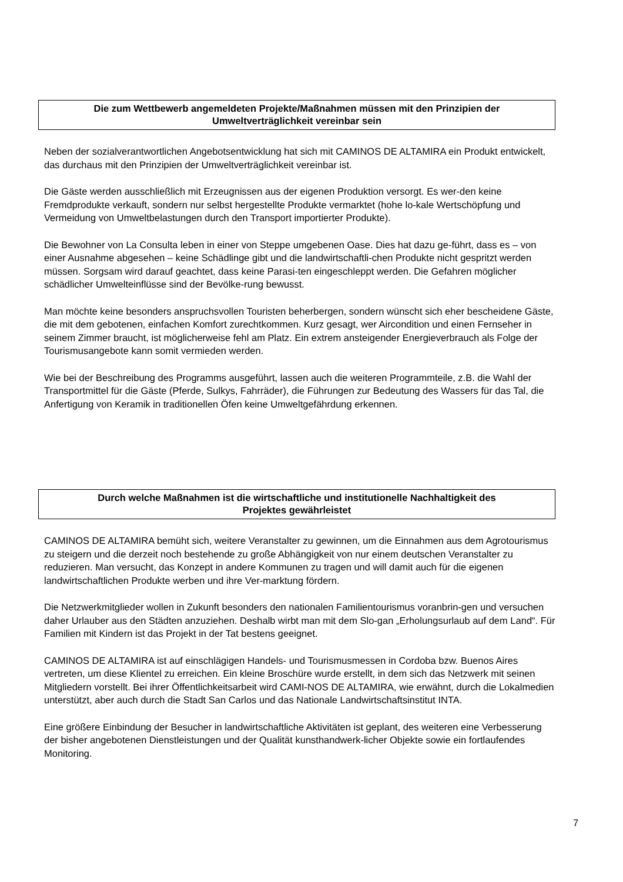Die zum Wettbewerb angemeldeten Projekte/Maßnahmen müssen mit den Prinzipien der
Umweltverträglichkeit vereinbar sein
Neben der sozialverantwortlichen Angebotsentwicklung hat sich mit CAMINOS DE ALTAMIRA ein Produkt entwickelt, das durchaus mit den Prinzipien der Umweltverträglichkeit vereinbar ist.
Die Gäste werden ausschließlich mit Erzeugnissen aus der eigenen Produktion versorgt. Es wer-den keine Fremdprodukte verkauft, sondern nur selbst hergestellte Produkte vermarktet (hohe lo-kale Wertschöpfung und Vermeidung von Umweltbelastungen durch den Transport importierter Produkte).
Die Bewohner von La Consulta leben in einer von Steppe umgebenen Oase. Dies hat dazu ge-führt, dass es – von einer Ausnahme abgesehen – keine Schädlinge gibt und die landwirtschaftli-chen Produkte nicht gespritzt werden müssen. Sorgsam wird darauf geachtet, dass keine Parasi-ten eingeschleppt werden. Die Gefahren möglicher schädlicher Umwelteinflüsse sind der Bevölke-rung bewusst.
Man möchte keine besonders anspruchsvollen Touristen beherbergen, sondern wünscht sich eher bescheidene Gäste, die mit dem gebotenen, einfachen Komfort zurechtkommen. Kurz gesagt, wer Aircondition und einen Fernseher in seinem Zimmer braucht, ist möglicherweise fehl am Platz. Ein extrem ansteigender Energieverbrauch als Folge der Tourismusangebote kann somit vermieden werden.
Wie bei der Beschreibung des Programms ausgeführt, lassen auch die weiteren Programmteile, z.B. die Wahl der Transportmittel für die Gäste (Pferde, Sulkys, Fahrräder), die Führungen zur Bedeutung des Wassers für das Tal, die Anfertigung von Keramik in traditionellen Öfen keine Umweltgefährdung erkennen.
Durch welche Maßnahmen ist die wirtschaftliche und institutionelle Nachhaltigkeit des
Projektes gewährleistet
CAMINOS DE ALTAMIRA bemüht sich, weitere Veranstalter zu gewinnen, um die Einnahmen aus dem Agrotourismus zu steigern und die derzeit noch bestehende zu große Abhängigkeit von nur einem deutschen Veranstalter zu reduzieren. Man versucht, das Konzept in andere Kommunen zu tragen und will damit auch für die eigenen landwirtschaftlichen Produkte werben und ihre Ver-marktung fördern.
Die Netzwerkmitglieder wollen in Zukunft besonders den nationalen Familientourismus voranbrin-gen und versuchen daher Urlauber aus den Städten anzuziehen. Deshalb wirbt man mit dem Slo-gan „Erholungsurlaub auf dem Land“. Für Familien mit Kindern ist das Projekt in der Tat bestens geeignet.
CAMINOS DE ALTAMIRA ist auf einschlägigen Handels- und Tourismusmessen in Cordoba bzw. Buenos Aires vertreten, um diese Klientel zu erreichen. Ein kleine Broschüre wurde erstellt, in dem sich das Netzwerk mit seinen Mitgliedern vorstellt. Bei ihrer Öffentlichkeitsarbeit wird CAMI-NOS DE ALTAMIRA, wie erwähnt, durch die Lokalmedien unterstützt, aber auch durch die Stadt San Carlos und das Nationale Landwirtschaftsinstitut INTA.
Eine größere Einbindung der Besucher in landwirtschaftliche Aktivitäten ist geplant, des weiteren eine Verbesserung der bisher angebotenen Dienstleistungen und der Qualität kunsthandwerk-licher Objekte sowie ein fortlaufendes Monitoring.
7